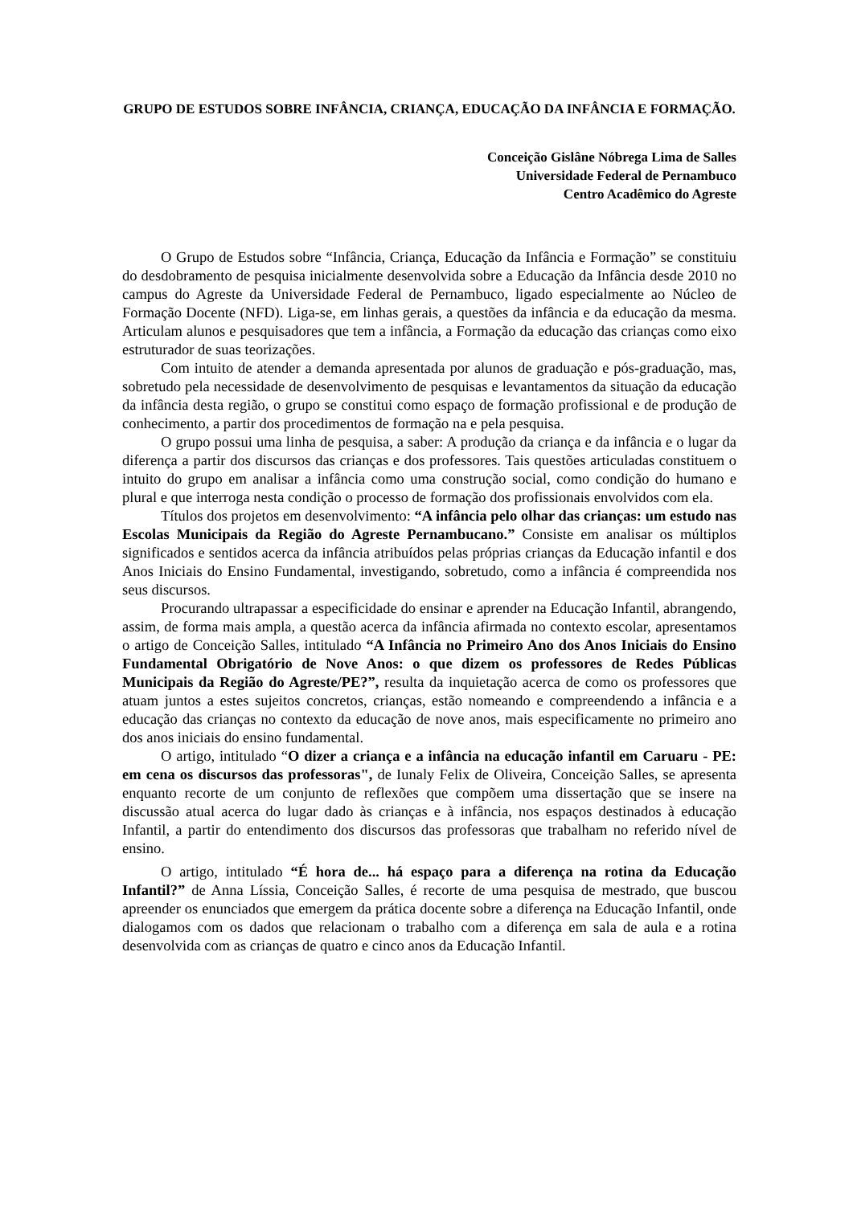GRUPO DE ESTUDOS SOBRE INFÂNCIA, CRIANÇA, EDUCAÇÃO DA INFÂNCIA E FORMAÇÃO.
Conceição Gislâne Nóbrega Lima de Salles
Universidade Federal de Pernambuco
Centro Acadêmico do Agreste
O Grupo de Estudos sobre “Infância, Criança, Educação da Infância e Formação” se constituiu do desdobramento de pesquisa inicialmente desenvolvida sobre a Educação da Infância desde 2010 no campus do Agreste da Universidade Federal de Pernambuco, ligado especialmente ao Núcleo de Formação Docente (NFD). Liga-se, em linhas gerais, a questões da infância e da educação da mesma. Articulam alunos e pesquisadores que tem a infância, a Formação da educação das crianças como eixo estruturador de suas teorizações.
Com intuito de atender a demanda apresentada por alunos de graduação e pós-graduação, mas, sobretudo pela necessidade de desenvolvimento de pesquisas e levantamentos da situação da educação da infância desta região, o grupo se constitui como espaço de formação profissional e de produção de conhecimento, a partir dos procedimentos de formação na e pela pesquisa.
O grupo possui uma linha de pesquisa, a saber: A produção da criança e da infância e o lugar da diferença a partir dos discursos das crianças e dos professores. Tais questões articuladas constituem o intuito do grupo em analisar a infância como uma construção social, como condição do humano e plural e que interroga nesta condição o processo de formação dos profissionais envolvidos com ela.
Títulos dos projetos em desenvolvimento: “A infância pelo olhar das crianças: um estudo nas Escolas Municipais da Região do Agreste Pernambucano.” Consiste em analisar os múltiplos significados e sentidos acerca da infância atribuídos pelas próprias crianças da Educação infantil e dos Anos Iniciais do Ensino Fundamental, investigando, sobretudo, como a infância é compreendida nos seus discursos.
Procurando ultrapassar a especificidade do ensinar e aprender na Educação Infantil, abrangendo, assim, de forma mais ampla, a questão acerca da infância afirmada no contexto escolar, apresentamos o artigo de Conceição Salles, intitulado “A Infância no Primeiro Ano dos Anos Iniciais do Ensino Fundamental Obrigatório de Nove Anos: o que dizem os professores de Redes Públicas Municipais da Região do Agreste/PE?”, resulta da inquietação acerca de como os professores que atuam juntos a estes sujeitos concretos, crianças, estão nomeando e compreendendo a infância e a educação das crianças no contexto da educação de nove anos, mais especificamente no primeiro ano dos anos iniciais do ensino fundamental.
O artigo, intitulado “O dizer a criança e a infância na educação infantil em Caruaru - PE: em cena os discursos das professoras", de Iunaly Felix de Oliveira, Conceição Salles, se apresenta enquanto recorte de um conjunto de reflexões que compõem uma dissertação que se insere na discussão atual acerca do lugar dado às crianças e à infância, nos espaços destinados à educação Infantil, a partir do entendimento dos discursos das professoras que trabalham no referido nível de ensino.
O artigo, intitulado “É hora de... há espaço para a diferença na rotina da Educação Infantil?” de Anna Líssia, Conceição Salles, é recorte de uma pesquisa de mestrado, que buscou apreender os enunciados que emergem da prática docente sobre a diferença na Educação Infantil, onde dialogamos com os dados que relacionam o trabalho com a diferença em sala de aula e a rotina desenvolvida com as crianças de quatro e cinco anos da Educação Infantil.